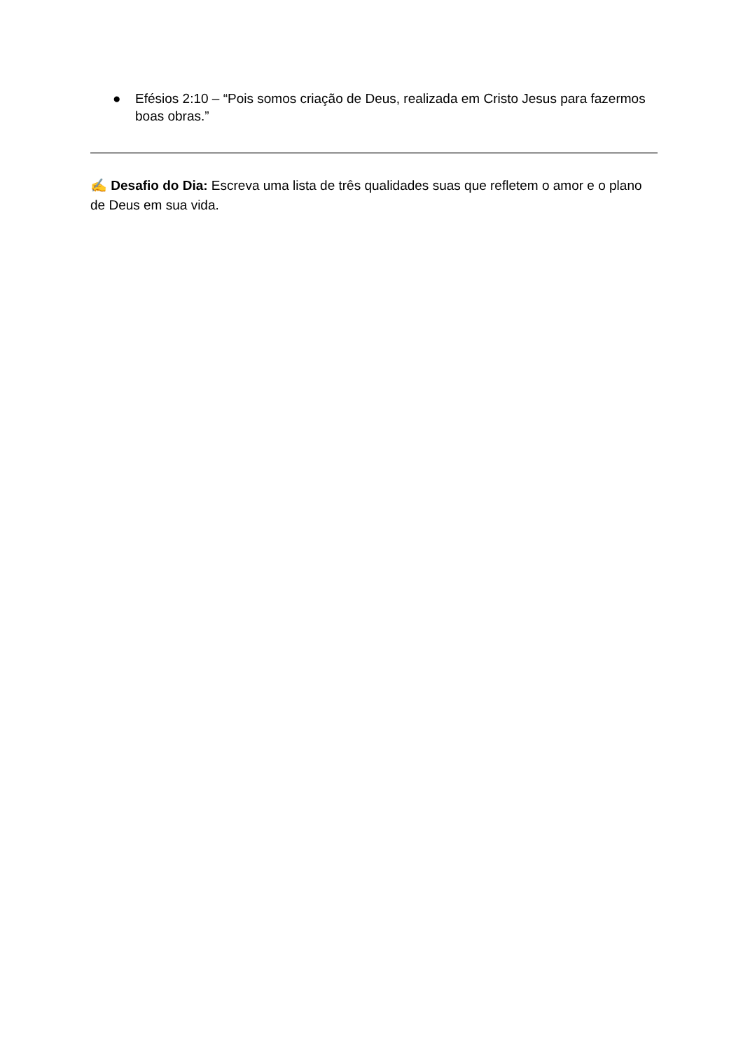● Efésios 2:10 – “Pois somos criação de Deus, realizada em Cristo Jesus para fazermos boas obras.”
✍️ Desafio do Dia: Escreva uma lista de três qualidades suas que refletem o amor e o plano de Deus em sua vida.